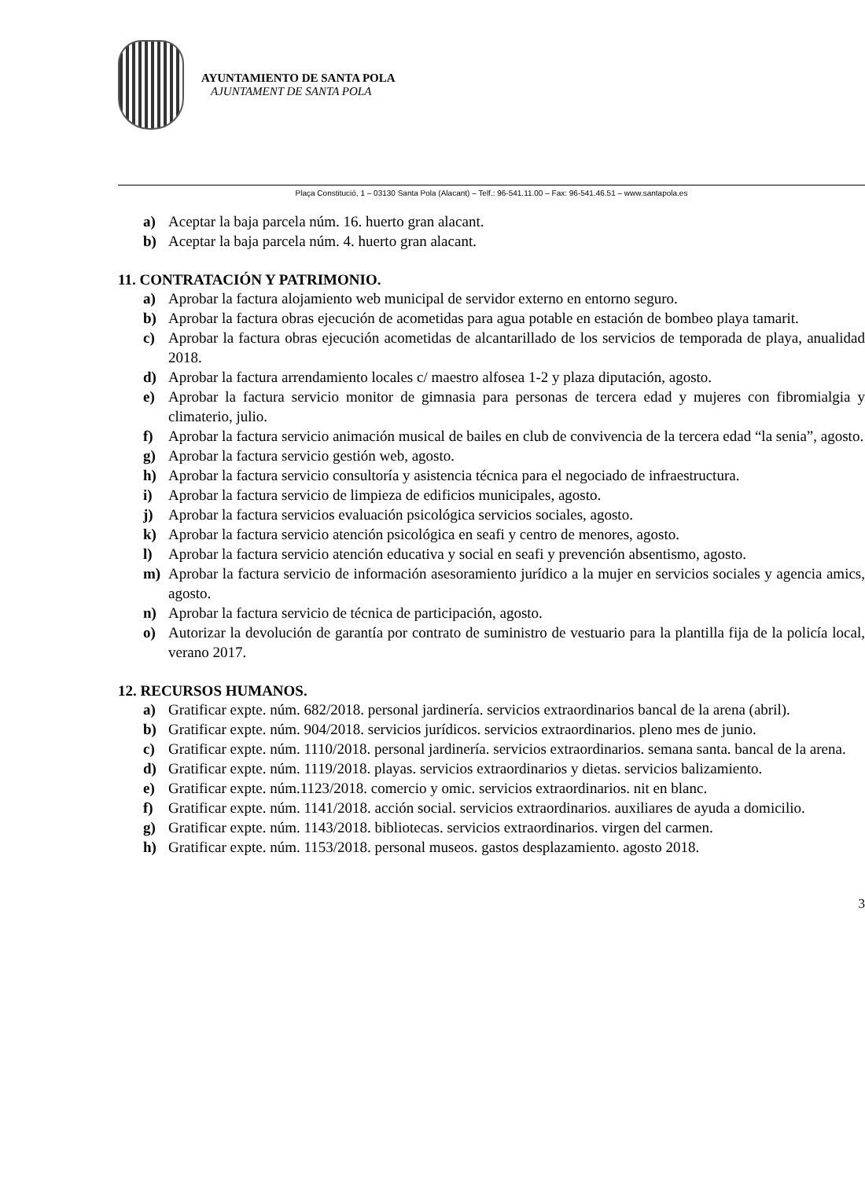AYUNTAMIENTO DE SANTA POLA
AJUNTAMENT DE SANTA POLA
Plaça Constitució, 1 – 03130 Santa Pola (Alacant) – Telf.: 96-541.11.00 – Fax: 96-541.46.51 – www.santapola.es
a) Aceptar la baja parcela núm. 16. huerto gran alacant.
b) Aceptar la baja parcela núm. 4. huerto gran alacant.
11. CONTRATACIÓN Y PATRIMONIO.
a) Aprobar la factura alojamiento web municipal de servidor externo en entorno seguro.
b) Aprobar la factura obras ejecución de acometidas para agua potable en estación de bombeo playa tamarit.
c) Aprobar la factura obras ejecución acometidas de alcantarillado de los servicios de temporada de playa, anualidad 2018.
d) Aprobar la factura arrendamiento locales c/ maestro alfosea 1-2 y plaza diputación, agosto.
e) Aprobar la factura servicio monitor de gimnasia para personas de tercera edad y mujeres con fibromialgia y climaterio, julio.
f) Aprobar la factura servicio animación musical de bailes en club de convivencia de la tercera edad “la senia”, agosto.
g) Aprobar la factura servicio gestión web, agosto.
h) Aprobar la factura servicio consultoría y asistencia técnica para el negociado de infraestructura.
i) Aprobar la factura servicio de limpieza de edificios municipales, agosto.
j) Aprobar la factura servicios evaluación psicológica servicios sociales, agosto.
k) Aprobar la factura servicio atención psicológica en seafi y centro de menores, agosto.
l) Aprobar la factura servicio atención educativa y social en seafi y prevención absentismo, agosto.
m) Aprobar la factura servicio de información asesoramiento jurídico a la mujer en servicios sociales y agencia amics, agosto.
n) Aprobar la factura servicio de técnica de participación, agosto.
o) Autorizar la devolución de garantía por contrato de suministro de vestuario para la plantilla fija de la policía local, verano 2017.
12. RECURSOS HUMANOS.
a) Gratificar expte. núm. 682/2018. personal jardinería. servicios extraordinarios bancal de la arena (abril).
b) Gratificar expte. núm. 904/2018. servicios jurídicos. servicios extraordinarios. pleno mes de junio.
c) Gratificar expte. núm. 1110/2018. personal jardinería. servicios extraordinarios. semana santa. bancal de la arena.
d) Gratificar expte. núm. 1119/2018. playas. servicios extraordinarios y dietas. servicios balizamiento.
e) Gratificar expte. núm.1123/2018. comercio y omic. servicios extraordinarios. nit en blanc.
f) Gratificar expte. núm. 1141/2018. acción social. servicios extraordinarios. auxiliares de ayuda a domicilio.
g) Gratificar expte. núm. 1143/2018. bibliotecas. servicios extraordinarios. virgen del carmen.
h) Gratificar expte. núm. 1153/2018. personal museos. gastos desplazamiento. agosto 2018.
3